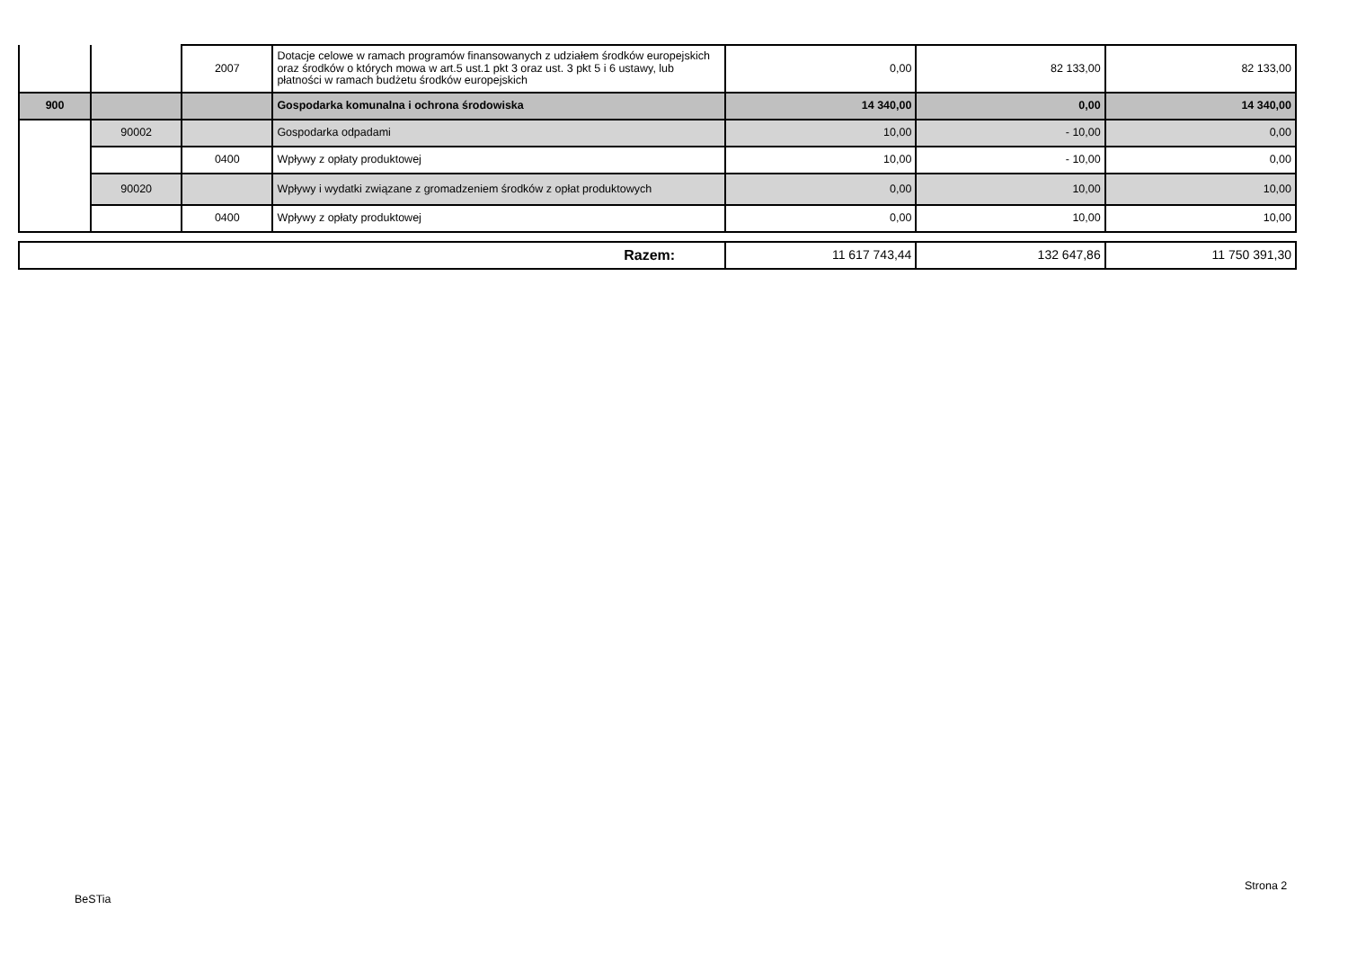| | | 2007 | Dotacje celowe w ramach programów finansowanych z udziałem środków europejskich oraz środków o których mowa w art.5 ust.1 pkt 3 oraz ust. 3 pkt 5 i 6 ustawy, lub płatności w ramach budżetu środków europejskich | 0,00 | 82 133,00 | 82 133,00 |
| 900 | | | Gospodarka komunalna i ochrona środowiska | 14 340,00 | 0,00 | 14 340,00 |
| | 90002 | | Gospodarka odpadami | 10,00 | - 10,00 | 0,00 |
| | | 0400 | Wpływy z opłaty produktowej | 10,00 | - 10,00 | 0,00 |
| | 90020 | | Wpływy i wydatki związane z gromadzeniem środków z opłat produktowych | 0,00 | 10,00 | 10,00 |
| | | 0400 | Wpływy z opłaty produktowej | 0,00 | 10,00 | 10,00 |
| Razem: | 11 617 743,44 | 132 647,86 | 11 750 391,30 |
BeSTia
Strona 2